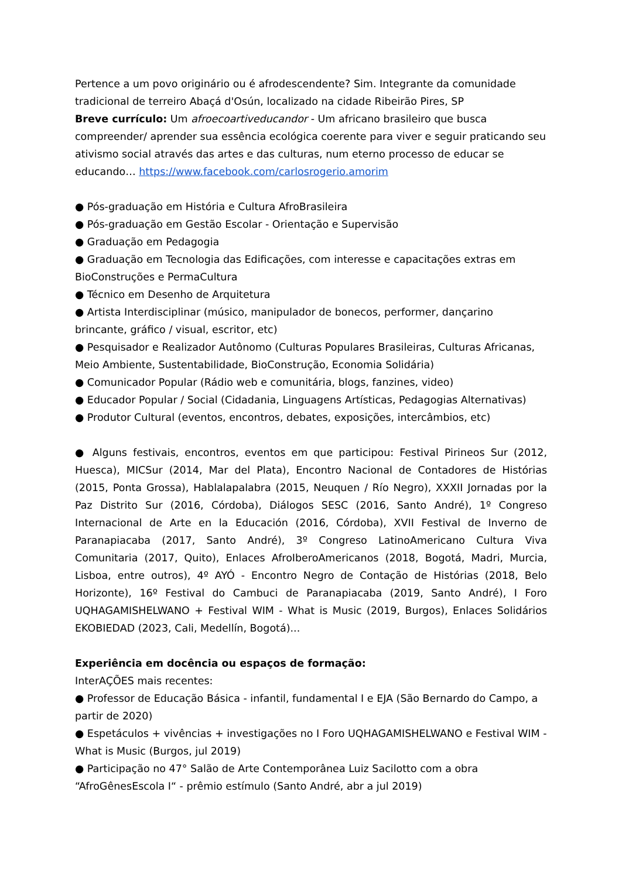Pertence a um povo originário ou é afrodescendente? Sim. Integrante da comunidade tradicional de terreiro Abaçá d'Osún, localizado na cidade Ribeirão Pires, SP
Breve currículo: Um afroecoartiveducandor - Um africano brasileiro que busca compreender/ aprender sua essência ecológica coerente para viver e seguir praticando seu ativismo social através das artes e das culturas, num eterno processo de educar se educando… https://www.facebook.com/carlosrogerio.amorim
● Pós-graduação em História e Cultura AfroBrasileira
● Pós-graduação em Gestão Escolar - Orientação e Supervisão
● Graduação em Pedagogia
● Graduação em Tecnologia das Edificações, com interesse e capacitações extras em BioConstruções e PermaCultura
● Técnico em Desenho de Arquitetura
● Artista Interdisciplinar (músico, manipulador de bonecos, performer, dançarino brincante, gráfico / visual, escritor, etc)
● Pesquisador e Realizador Autônomo (Culturas Populares Brasileiras, Culturas Africanas, Meio Ambiente, Sustentabilidade, BioConstrução, Economia Solidária)
● Comunicador Popular (Rádio web e comunitária, blogs, fanzines, video)
● Educador Popular / Social (Cidadania, Linguagens Artísticas, Pedagogias Alternativas)
● Produtor Cultural (eventos, encontros, debates, exposições, intercâmbios, etc)
● Alguns festivais, encontros, eventos em que participou: Festival Pirineos Sur (2012, Huesca), MICSur (2014, Mar del Plata), Encontro Nacional de Contadores de Histórias (2015, Ponta Grossa), Hablalapalabra (2015, Neuquen / Río Negro), XXXII Jornadas por la Paz Distrito Sur (2016, Córdoba), Diálogos SESC (2016, Santo André), 1º Congreso Internacional de Arte en la Educación (2016, Córdoba), XVII Festival de Inverno de Paranapiacaba (2017, Santo André), 3º Congreso LatinoAmericano Cultura Viva Comunitaria (2017, Quito), Enlaces AfroIberoAmericanos (2018, Bogotá, Madri, Murcia, Lisboa, entre outros), 4º AYÓ - Encontro Negro de Contação de Histórias (2018, Belo Horizonte), 16º Festival do Cambuci de Paranapiacaba (2019, Santo André), I Foro UQHAGAMISHELWANO + Festival WIM - What is Music (2019, Burgos), Enlaces Solidários EKOBIEDAD (2023, Cali, Medellín, Bogotá)...
Experiência em docência ou espaços de formação:
InterAÇÕES mais recentes:
● Professor de Educação Básica - infantil, fundamental I e EJA (São Bernardo do Campo, a partir de 2020)
● Espetáculos + vivências + investigações no I Foro UQHAGAMISHELWANO e Festival WIM - What is Music (Burgos, jul 2019)
● Participação no 47° Salão de Arte Contemporânea Luiz Sacilotto com a obra “AfroGênesEscola I“ - prêmio estímulo (Santo André, abr a jul 2019)